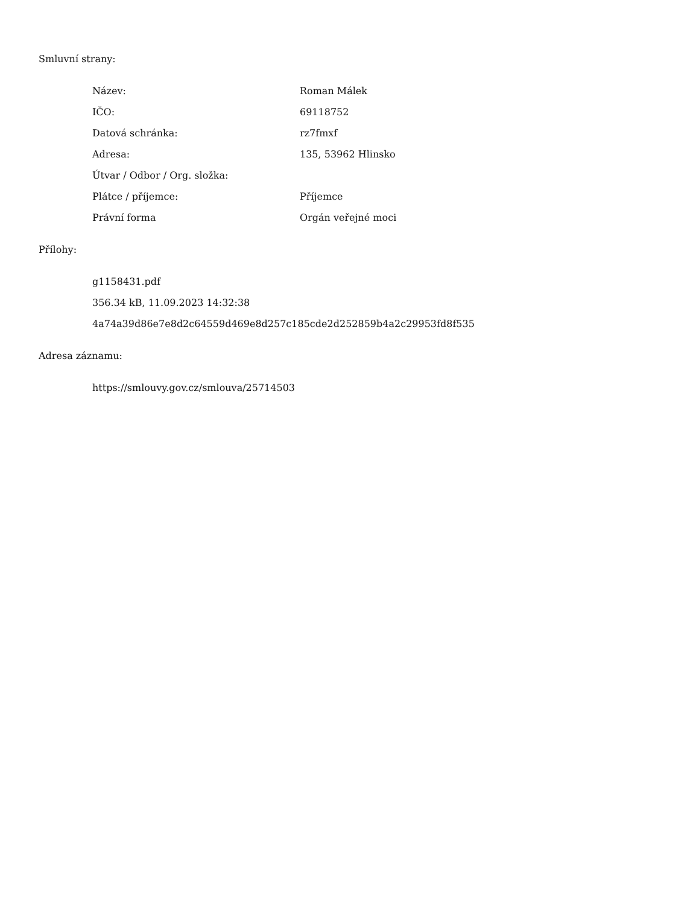Smluvní strany:
| Název: | Roman Málek |
| IČO: | 69118752 |
| Datová schránka: | rz7fmxf |
| Adresa: | 135, 53962 Hlinsko |
| Útvar / Odbor / Org. složka: | |
| Plátce / příjemce: | Příjemce |
| Právní forma | Orgán veřejné moci |
Přílohy:
g1158431.pdf
356.34 kB, 11.09.2023 14:32:38
4a74a39d86e7e8d2c64559d469e8d257c185cde2d252859b4a2c29953fd8f535
Adresa záznamu:
https://smlouvy.gov.cz/smlouva/25714503